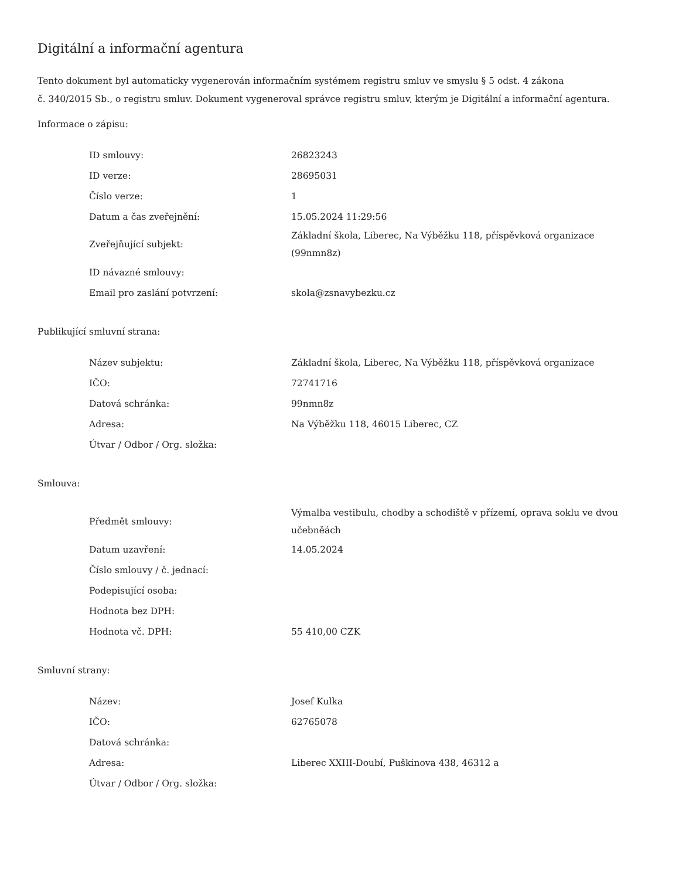Digitální a informační agentura
Tento dokument byl automaticky vygenerován informačním systémem registru smluv ve smyslu § 5 odst. 4 zákona
č. 340/2015 Sb., o registru smluv. Dokument vygeneroval správce registru smluv, kterým je Digitální a informační agentura.
Informace o zápisu:
| ID smlouvy: | 26823243 |
| ID verze: | 28695031 |
| Číslo verze: | 1 |
| Datum a čas zveřejnění: | 15.05.2024 11:29:56 |
| Zveřejňující subjekt: | Základní škola, Liberec, Na Výběžku 118, příspěvková organizace (99nmn8z) |
| ID návazné smlouvy: | |
| Email pro zaslání potvrzení: | skola@zsnavybezku.cz |
Publikující smluvní strana:
| Název subjektu: | Základní škola, Liberec, Na Výběžku 118, příspěvková organizace |
| IČO: | 72741716 |
| Datová schránka: | 99nmn8z |
| Adresa: | Na Výběžku 118, 46015 Liberec, CZ |
| Útvar / Odbor / Org. složka: | |
Smlouva:
| Předmět smlouvy: | Výmalba vestibulu, chodby a schodiště v přízemí, oprava soklu ve dvou učebněách |
| Datum uzavření: | 14.05.2024 |
| Číslo smlouvy / č. jednací: | |
| Podepisující osoba: | |
| Hodnota bez DPH: | |
| Hodnota vč. DPH: | 55 410,00 CZK |
Smluvní strany:
| Název: | Josef Kulka |
| IČO: | 62765078 |
| Datová schránka: | |
| Adresa: | Liberec XXIII-Doubí, Puškinova 438, 46312 a |
| Útvar / Odbor / Org. složka: | |